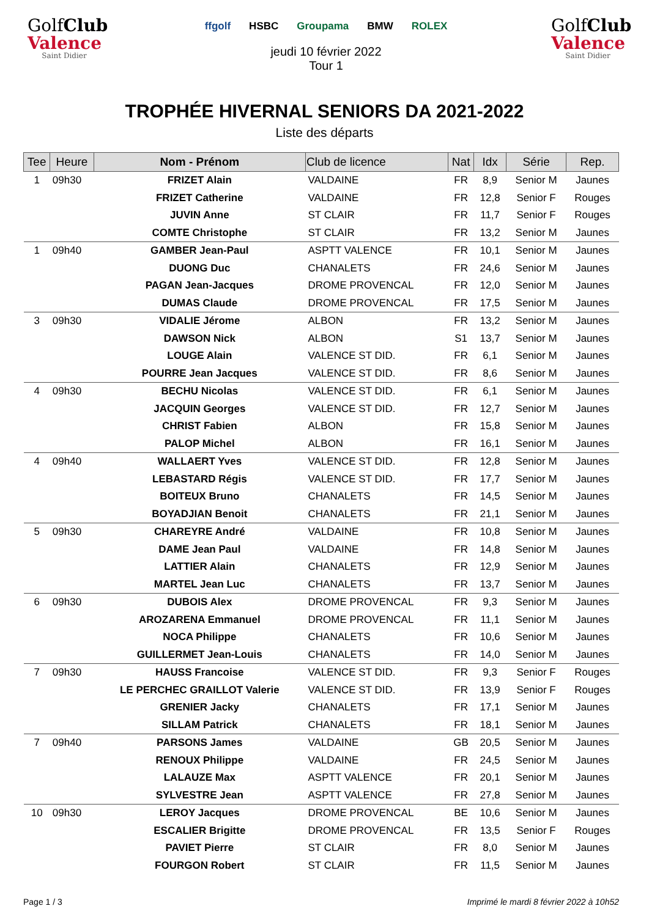GolfClub
Valence
Saint Didier
ffgolf HSBC Groupama BMW ROLEX
jeudi 10 février 2022
Tour 1
GolfClub
Valence
Saint Didier
TROPHÉE HIVERNAL SENIORS DA 2021-2022
Liste des départs
| Tee | Heure | Nom - Prénom | Club de licence | Nat | Idx | Série | Rep. |
| --- | --- | --- | --- | --- | --- | --- | --- |
| 1 | 09h30 | FRIZET Alain | VALDAINE | FR | 8,9 | Senior M | Jaunes |
| | | FRIZET Catherine | VALDAINE | FR | 12,8 | Senior F | Rouges |
| | | JUVIN Anne | ST CLAIR | FR | 11,7 | Senior F | Rouges |
| | | COMTE Christophe | ST CLAIR | FR | 13,2 | Senior M | Jaunes |
| 1 | 09h40 | GAMBER Jean-Paul | ASPTT VALENCE | FR | 10,1 | Senior M | Jaunes |
| | | DUONG Duc | CHANALETS | FR | 24,6 | Senior M | Jaunes |
| | | PAGAN Jean-Jacques | DROME PROVENCAL | FR | 12,0 | Senior M | Jaunes |
| | | DUMAS Claude | DROME PROVENCAL | FR | 17,5 | Senior M | Jaunes |
| 3 | 09h30 | VIDALIE Jérome | ALBON | FR | 13,2 | Senior M | Jaunes |
| | | DAWSON Nick | ALBON | S1 | 13,7 | Senior M | Jaunes |
| | | LOUGE Alain | VALENCE ST DID. | FR | 6,1 | Senior M | Jaunes |
| | | POURRE Jean Jacques | VALENCE ST DID. | FR | 8,6 | Senior M | Jaunes |
| 4 | 09h30 | BECHU Nicolas | VALENCE ST DID. | FR | 6,1 | Senior M | Jaunes |
| | | JACQUIN Georges | VALENCE ST DID. | FR | 12,7 | Senior M | Jaunes |
| | | CHRIST Fabien | ALBON | FR | 15,8 | Senior M | Jaunes |
| | | PALOP Michel | ALBON | FR | 16,1 | Senior M | Jaunes |
| 4 | 09h40 | WALLAERT Yves | VALENCE ST DID. | FR | 12,8 | Senior M | Jaunes |
| | | LEBASTARD Régis | VALENCE ST DID. | FR | 17,7 | Senior M | Jaunes |
| | | BOITEUX Bruno | CHANALETS | FR | 14,5 | Senior M | Jaunes |
| | | BOYADJIAN Benoit | CHANALETS | FR | 21,1 | Senior M | Jaunes |
| 5 | 09h30 | CHAREYRE André | VALDAINE | FR | 10,8 | Senior M | Jaunes |
| | | DAME Jean Paul | VALDAINE | FR | 14,8 | Senior M | Jaunes |
| | | LATTIER Alain | CHANALETS | FR | 12,9 | Senior M | Jaunes |
| | | MARTEL Jean Luc | CHANALETS | FR | 13,7 | Senior M | Jaunes |
| 6 | 09h30 | DUBOIS Alex | DROME PROVENCAL | FR | 9,3 | Senior M | Jaunes |
| | | AROZARENA Emmanuel | DROME PROVENCAL | FR | 11,1 | Senior M | Jaunes |
| | | NOCA Philippe | CHANALETS | FR | 10,6 | Senior M | Jaunes |
| | | GUILLERMET Jean-Louis | CHANALETS | FR | 14,0 | Senior M | Jaunes |
| 7 | 09h30 | HAUSS Francoise | VALENCE ST DID. | FR | 9,3 | Senior F | Rouges |
| | | LE PERCHEC GRAILLOT Valerie | VALENCE ST DID. | FR | 13,9 | Senior F | Rouges |
| | | GRENIER Jacky | CHANALETS | FR | 17,1 | Senior M | Jaunes |
| | | SILLAM Patrick | CHANALETS | FR | 18,1 | Senior M | Jaunes |
| 7 | 09h40 | PARSONS James | VALDAINE | GB | 20,5 | Senior M | Jaunes |
| | | RENOUX Philippe | VALDAINE | FR | 24,5 | Senior M | Jaunes |
| | | LALAUZE Max | ASPTT VALENCE | FR | 20,1 | Senior M | Jaunes |
| | | SYLVESTRE Jean | ASPTT VALENCE | FR | 27,8 | Senior M | Jaunes |
| 10 | 09h30 | LEROY Jacques | DROME PROVENCAL | BE | 10,6 | Senior M | Jaunes |
| | | ESCALIER Brigitte | DROME PROVENCAL | FR | 13,5 | Senior F | Rouges |
| | | PAVIET Pierre | ST CLAIR | FR | 8,0 | Senior M | Jaunes |
| | | FOURGON Robert | ST CLAIR | FR | 11,5 | Senior M | Jaunes |
Page 1 / 3 Imprimé le mardi 8 février 2022 à 10h52